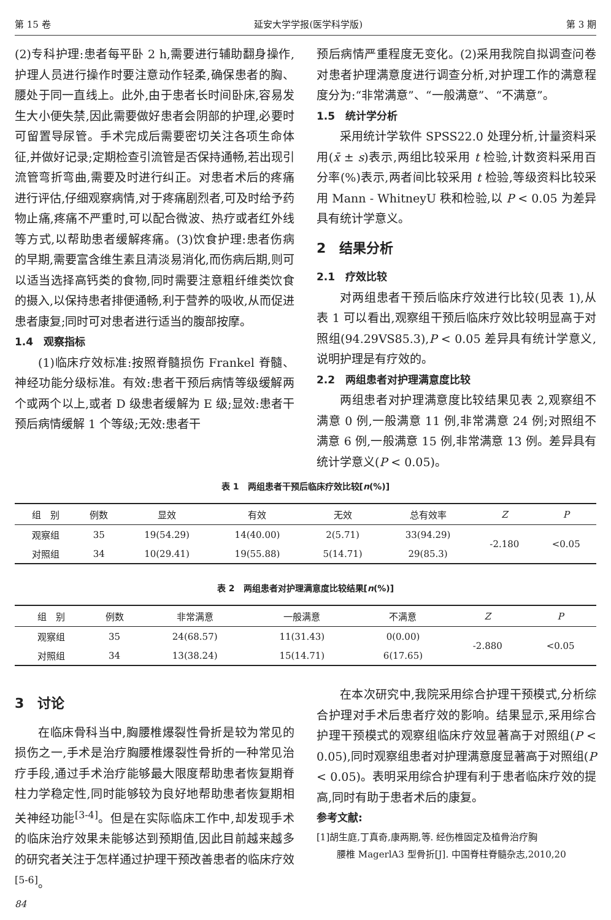第 15 卷 延安大学学报(医学科学版) 第 3 期
(2)专科护理:患者每平卧 2 h,需要进行辅助翻身操作,护理人员进行操作时要注意动作轻柔,确保患者的胸、腰处于同一直线上。此外,由于患者长时间卧床,容易发生大小便失禁,因此需要做好患者会阴部的护理,必要时可留置导尿管。手术完成后需要密切关注各项生命体征,并做好记录;定期检查引流管是否保持通畅,若出现引流管弯折弯曲,需要及时进行纠正。对患者术后的疼痛进行评估,仔细观察病情,对于疼痛剧烈者,可及时给予药物止痛,疼痛不严重时,可以配合微波、热疗或者红外线等方式,以帮助患者缓解疼痛。(3)饮食护理:患者伤病的早期,需要富含维生素且清淡易消化,而伤病后期,则可以适当选择高钙类的食物,同时需要注意粗纤维类饮食的摄入,以保持患者排便通畅,利于营养的吸收,从而促进患者康复;同时可对患者进行适当的腹部按摩。
1.4　观察指标
(1)临床疗效标准:按照脊髓损伤 Frankel 脊髓、神经功能分级标准。有效:患者干预后病情等级缓解两个或两个以上,或者 D 级患者缓解为 E 级;显效:患者干预后病情缓解 1 个等级;无效:患者干
预后病情严重程度无变化。(2)采用我院自拟调查问卷对患者护理满意度进行调查分析,对护理工作的满意程度分为:“非常满意”、“一般满意”、“不满意”。
1.5　统计学分析
采用统计学软件 SPSS22.0 处理分析,计量资料采用(x̄ ± s)表示,两组比较采用 t 检验,计数资料采用百分率(%)表示,两者间比较采用 t 检验,等级资料比较采用 Mann - WhitneyU 秩和检验,以 P < 0.05 为差异具有统计学意义。
2　结果分析
2.1　疗效比较
对两组患者干预后临床疗效进行比较(见表 1),从表 1 可以看出,观察组干预后临床疗效比较明显高于对照组(94.29VS85.3),P < 0.05 差异具有统计学意义,说明护理是有疗效的。
2.2　两组患者对护理满意度比较
两组患者对护理满意度比较结果见表 2,观察组不满意 0 例,一般满意 11 例,非常满意 24 例;对照组不满意 6 例,一般满意 15 例,非常满意 13 例。差异具有统计学意义(P < 0.05)。
表 1　两组患者干预后临床疗效比较[n(%)]
| 组 别 | 例数 | 显效 | 有效 | 无效 | 总有效率 | Z | P |
| --- | --- | --- | --- | --- | --- | --- | --- |
| 观察组 | 35 | 19(54.29) | 14(40.00) | 2(5.71) | 33(94.29) | -2.180 | <0.05 |
| 对照组 | 34 | 10(29.41) | 19(55.88) | 5(14.71) | 29(85.3) | | |
表 2　两组患者对护理满意度比较结果[n(%)]
| 组 别 | 例数 | 非常满意 | 一般满意 | 不满意 | Z | P |
| --- | --- | --- | --- | --- | --- | --- |
| 观察组 | 35 | 24(68.57) | 11(31.43) | 0(0.00) | -2.880 | <0.05 |
| 对照组 | 34 | 13(38.24) | 15(14.71) | 6(17.65) | | |
3　讨论
在临床骨科当中,胸腰椎爆裂性骨折是较为常见的损伤之一,手术是治疗胸腰椎爆裂性骨折的一种常见治疗手段,通过手术治疗能够最大限度帮助患者恢复期脊柱力学稳定性,同时能够较为良好地帮助患者恢复期相关神经功能<sup>[3-4]</sup>。但是在实际临床工作中,却发现手术的临床治疗效果未能够达到预期值,因此目前越来越多的研究者关注于怎样通过护理干预改善患者的临床疗效<sup>[5-6]</sup>。
84
在本次研究中,我院采用综合护理干预模式,分析综合护理对手术后患者疗效的影响。结果显示,采用综合护理干预模式的观察组临床疗效显著高于对照组(P < 0.05),同时观察组患者对护理满意度显著高于对照组(P < 0.05)。表明采用综合护理有利于患者临床疗效的提高,同时有助于患者术后的康复。
参考文献:
[1]胡生庭,丁真奇,康两期,等. 经伤椎固定及植骨治疗胸
腰椎 MagerlA3 型骨折[J]. 中国脊柱脊髓杂志,2010,20